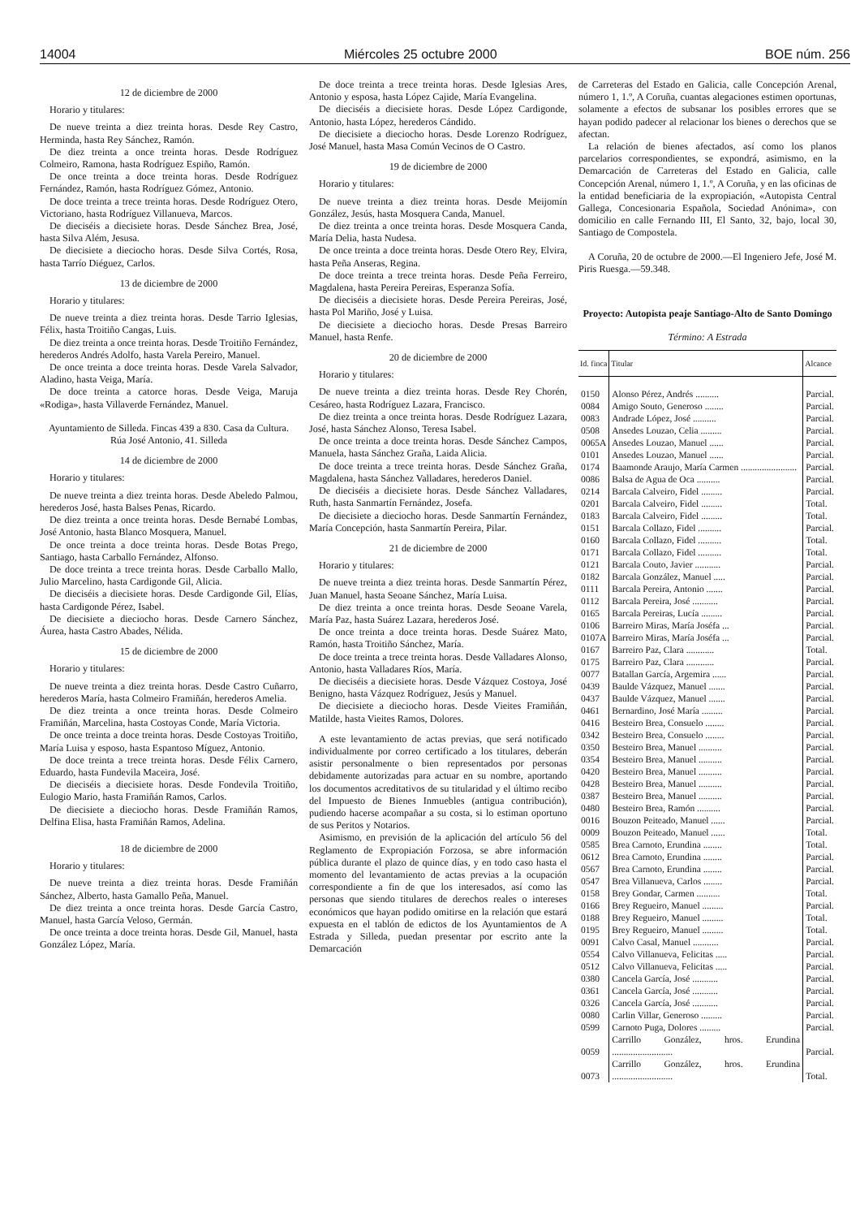14004 Miércoles 25 octubre 2000 BOE núm. 256
12 de diciembre de 2000
Horario y titulares:
De nueve treinta a diez treinta horas. Desde Rey Castro, Herminda, hasta Rey Sánchez, Ramón.
De diez treinta a once treinta horas. Desde Rodríguez Colmeiro, Ramona, hasta Rodríguez Espiño, Ramón.
De once treinta a doce treinta horas. Desde Rodríguez Fernández, Ramón, hasta Rodríguez Gómez, Antonio.
De doce treinta a trece treinta horas. Desde Rodríguez Otero, Victoriano, hasta Rodríguez Villanueva, Marcos.
De dieciséis a diecisiete horas. Desde Sánchez Brea, José, hasta Silva Além, Jesusa.
De diecisiete a dieciocho horas. Desde Silva Cortés, Rosa, hasta Tarrío Diéguez, Carlos.
13 de diciembre de 2000
Horario y titulares:
De nueve treinta a diez treinta horas. Desde Tarrio Iglesias, Félix, hasta Troitiño Cangas, Luis.
De diez treinta a once treinta horas. Desde Troitiño Fernández, herederos Andrés Adolfo, hasta Varela Pereiro, Manuel.
De once treinta a doce treinta horas. Desde Varela Salvador, Aladino, hasta Veiga, María.
De doce treinta a catorce horas. Desde Veiga, Maruja «Rodiga», hasta Villaverde Fernández, Manuel.
Ayuntamiento de Silleda. Fincas 439 a 830. Casa da Cultura. Rúa José Antonio, 41. Silleda
14 de diciembre de 2000
Horario y titulares:
De nueve treinta a diez treinta horas. Desde Abeledo Palmou, herederos José, hasta Balses Penas, Ricardo.
De diez treinta a once treinta horas. Desde Bernabé Lombas, José Antonio, hasta Blanco Mosquera, Manuel.
De once treinta a doce treinta horas. Desde Botas Prego, Santiago, hasta Carballo Fernández, Alfonso.
De doce treinta a trece treinta horas. Desde Carballo Mallo, Julio Marcelino, hasta Cardigonde Gil, Alicia.
De dieciséis a diecisiete horas. Desde Cardigonde Gil, Elías, hasta Cardigonde Pérez, Isabel.
De diecisiete a dieciocho horas. Desde Carnero Sánchez, Áurea, hasta Castro Abades, Nélida.
15 de diciembre de 2000
Horario y titulares:
De nueve treinta a diez treinta horas. Desde Castro Cuñarro, herederos María, hasta Colmeiro Framiñán, herederos Amelia.
De diez treinta a once treinta horas. Desde Colmeiro Framiñán, Marcelina, hasta Costoyas Conde, María Victoria.
De once treinta a doce treinta horas. Desde Costoyas Troitiño, María Luisa y esposo, hasta Espantoso Míguez, Antonio.
De doce treinta a trece treinta horas. Desde Félix Carnero, Eduardo, hasta Fundevila Maceira, José.
De dieciséis a diecisiete horas. Desde Fondevila Troitiño, Eulogio Mario, hasta Framiñán Ramos, Carlos.
De diecisiete a dieciocho horas. Desde Framiñán Ramos, Delfina Elisa, hasta Framiñán Ramos, Adelina.
18 de diciembre de 2000
Horario y titulares:
De nueve treinta a diez treinta horas. Desde Framiñán Sánchez, Alberto, hasta Gamallo Peña, Manuel.
De diez treinta a once treinta horas. Desde García Castro, Manuel, hasta García Veloso, Germán.
De once treinta a doce treinta horas. Desde Gil, Manuel, hasta González López, María.
De doce treinta a trece treinta horas. Desde Iglesias Ares, Antonio y esposa, hasta López Cajide, María Evangelina.
De dieciséis a diecisiete horas. Desde López Cardigonde, Antonio, hasta López, herederos Cándido.
De diecisiete a dieciocho horas. Desde Lorenzo Rodríguez, José Manuel, hasta Masa Común Vecinos de O Castro.
19 de diciembre de 2000
Horario y titulares:
De nueve treinta a diez treinta horas. Desde Meijomín González, Jesús, hasta Mosquera Canda, Manuel.
De diez treinta a once treinta horas. Desde Mosquera Canda, María Delia, hasta Nudesa.
De once treinta a doce treinta horas. Desde Otero Rey, Elvira, hasta Peña Anseras, Regina.
De doce treinta a trece treinta horas. Desde Peña Ferreiro, Magdalena, hasta Pereira Pereiras, Esperanza Sofía.
De dieciséis a diecisiete horas. Desde Pereira Pereiras, José, hasta Pol Mariño, José y Luisa.
De diecisiete a dieciocho horas. Desde Presas Barreiro Manuel, hasta Renfe.
20 de diciembre de 2000
Horario y titulares:
De nueve treinta a diez treinta horas. Desde Rey Chorén, Cesáreo, hasta Rodríguez Lazara, Francisco.
De diez treinta a once treinta horas. Desde Rodríguez Lazara, José, hasta Sánchez Alonso, Teresa Isabel.
De once treinta a doce treinta horas. Desde Sánchez Campos, Manuela, hasta Sánchez Graña, Laida Alicia.
De doce treinta a trece treinta horas. Desde Sánchez Graña, Magdalena, hasta Sánchez Valladares, herederos Daniel.
De dieciséis a diecisiete horas. Desde Sánchez Valladares, Ruth, hasta Sanmartín Fernández, Josefa.
De diecisiete a dieciocho horas. Desde Sanmartín Fernández, María Concepción, hasta Sanmartín Pereira, Pilar.
21 de diciembre de 2000
Horario y titulares:
De nueve treinta a diez treinta horas. Desde Sanmartín Pérez, Juan Manuel, hasta Seoane Sánchez, María Luisa.
De diez treinta a once treinta horas. Desde Seoane Varela, María Paz, hasta Suárez Lazara, herederos José.
De once treinta a doce treinta horas. Desde Suárez Mato, Ramón, hasta Troitiño Sánchez, María.
De doce treinta a trece treinta horas. Desde Valladares Alonso, Antonio, hasta Valladares Ríos, María.
De dieciséis a diecisiete horas. Desde Vázquez Costoya, José Benigno, hasta Vázquez Rodríguez, Jesús y Manuel.
De diecisiete a dieciocho horas. Desde Vieites Framiñán, Matilde, hasta Vieites Ramos, Dolores.
A este levantamiento de actas previas, que será notificado individualmente por correo certificado a los titulares, deberán asistir personalmente o bien representados por personas debidamente autorizadas para actuar en su nombre, aportando los documentos acreditativos de su titularidad y el último recibo del Impuesto de Bienes Inmuebles (antigua contribución), pudiendo hacerse acompañar a su costa, si lo estiman oportuno de sus Peritos y Notarios.
Asimismo, en previsión de la aplicación del artículo 56 del Reglamento de Expropiación Forzosa, se abre información pública durante el plazo de quince días, y en todo caso hasta el momento del levantamiento de actas previas a la ocupación correspondiente a fin de que los interesados, así como las personas que siendo titulares de derechos reales o intereses económicos que hayan podido omitirse en la relación que estará expuesta en el tablón de edictos de los Ayuntamientos de A Estrada y Silleda, puedan presentar por escrito ante la Demarcación
de Carreteras del Estado en Galicia, calle Concepción Arenal, número 1, 1.º, A Coruña, cuantas alegaciones estimen oportunas, solamente a efectos de subsanar los posibles errores que se hayan podido padecer al relacionar los bienes o derechos que se afectan.
La relación de bienes afectados, así como los planos parcelarios correspondientes, se expondrá, asimismo, en la Demarcación de Carreteras del Estado en Galicia, calle Concepción Arenal, número 1, 1.º, A Coruña, y en las oficinas de la entidad beneficiaria de la expropiación, «Autopista Central Gallega, Concesionaria Española, Sociedad Anónima», con domicilio en calle Fernando III, El Santo, 32, bajo, local 30, Santiago de Compostela.
A Coruña, 20 de octubre de 2000.—El Ingeniero Jefe, José M. Piris Ruesga.—59.348.
Proyecto: Autopista peaje Santiago-Alto de Santo Domingo
Término: A Estrada
| Id. finca | Titular | Alcance |
| --- | --- | --- |
| 0150 | Alonso Pérez, Andrés .......... | Parcial. |
| 0084 | Amigo Souto, Generoso ........ | Parcial. |
| 0083 | Andrade López, José .......... | Parcial. |
| 0508 | Ansedes Louzao, Celia ......... | Parcial. |
| 0065A | Ansedes Louzao, Manuel ...... | Parcial. |
| 0101 | Ansedes Louzao, Manuel ...... | Parcial. |
| 0174 | Baamonde Araujo, María Carmen ........................ | Parcial. |
| 0086 | Balsa de Agua de Oca .......... | Parcial. |
| 0214 | Barcala Calveiro, Fidel ......... | Parcial. |
| 0201 | Barcala Calveiro, Fidel ......... | Total. |
| 0183 | Barcala Calveiro, Fidel ......... | Total. |
| 0151 | Barcala Collazo, Fidel .......... | Parcial. |
| 0160 | Barcala Collazo, Fidel .......... | Total. |
| 0171 | Barcala Collazo, Fidel .......... | Total. |
| 0121 | Barcala Couto, Javier ........... | Parcial. |
| 0182 | Barcala González, Manuel ..... | Parcial. |
| 0111 | Barcala Pereira, Antonio ....... | Parcial. |
| 0112 | Barcala Pereira, José ........... | Parcial. |
| 0165 | Barcala Pereiras, Lucía ......... | Parcial. |
| 0106 | Barreiro Miras, María Joséfa ... | Parcial. |
| 0107A | Barreiro Miras, María Joséfa ... | Parcial. |
| 0167 | Barreiro Paz, Clara ............ | Total. |
| 0175 | Barreiro Paz, Clara ............ | Parcial. |
| 0077 | Batallan García, Argemira ...... | Parcial. |
| 0439 | Baulde Vázquez, Manuel ....... | Parcial. |
| 0437 | Baulde Vázquez, Manuel ....... | Parcial. |
| 0461 | Bernardino, José María ......... | Parcial. |
| 0416 | Besteiro Brea, Consuelo ........ | Parcial. |
| 0342 | Besteiro Brea, Consuelo ........ | Parcial. |
| 0350 | Besteiro Brea, Manuel .......... | Parcial. |
| 0354 | Besteiro Brea, Manuel .......... | Parcial. |
| 0420 | Besteiro Brea, Manuel .......... | Parcial. |
| 0428 | Besteiro Brea, Manuel .......... | Parcial. |
| 0387 | Besteiro Brea, Manuel .......... | Parcial. |
| 0480 | Besteiro Brea, Ramón .......... | Parcial. |
| 0016 | Bouzon Peiteado, Manuel ...... | Parcial. |
| 0009 | Bouzon Peiteado, Manuel ...... | Total. |
| 0585 | Brea Carnoto, Erundina ........ | Total. |
| 0612 | Brea Carnoto, Erundina ........ | Parcial. |
| 0567 | Brea Carnoto, Erundina ........ | Parcial. |
| 0547 | Brea Villanueva, Carlos ........ | Parcial. |
| 0158 | Brey Gondar, Carmen .......... | Total. |
| 0166 | Brey Regueiro, Manuel ......... | Parcial. |
| 0188 | Brey Regueiro, Manuel ......... | Total. |
| 0195 | Brey Regueiro, Manuel ......... | Total. |
| 0091 | Calvo Casal, Manuel ........... | Parcial. |
| 0554 | Calvo Villanueva, Felicitas ..... | Parcial. |
| 0512 | Calvo Villanueva, Felicitas ..... | Parcial. |
| 0380 | Cancela García, José ........... | Parcial. |
| 0361 | Cancela García, José ........... | Parcial. |
| 0326 | Cancela García, José ........... | Parcial. |
| 0080 | Carlin Villar, Generoso ......... | Parcial. |
| 0599 | Carnoto Puga, Dolores ......... | Parcial. |
| 0059 | Carrillo González, hros. Erundina .......................... | Parcial. |
| 0073 | Carrillo González, hros. Erundina .......................... | Total. |